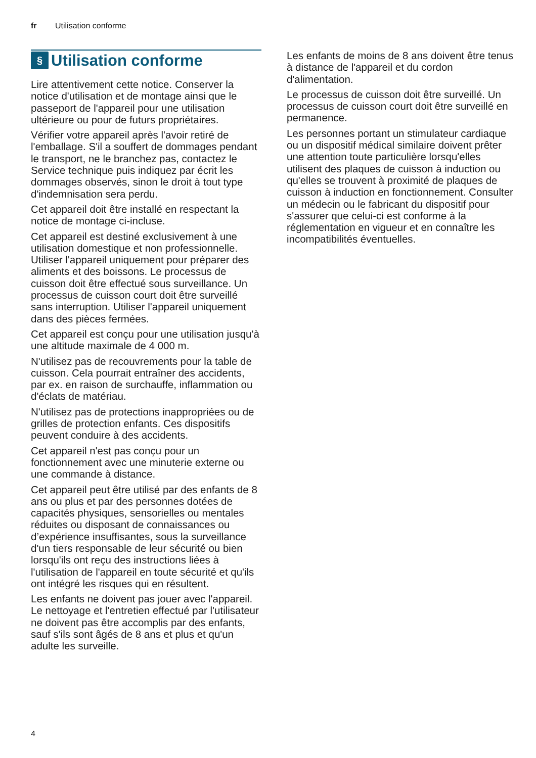fr Utilisation conforme
§ Utilisation conforme
Lire attentivement cette notice. Conserver la notice d'utilisation et de montage ainsi que le passeport de l'appareil pour une utilisation ultérieure ou pour de futurs propriétaires.
Vérifier votre appareil après l'avoir retiré de l'emballage. S'il a souffert de dommages pendant le transport, ne le branchez pas, contactez le Service technique puis indiquez par écrit les dommages observés, sinon le droit à tout type d'indemnisation sera perdu.
Cet appareil doit être installé en respectant la notice de montage ci-incluse.
Cet appareil est destiné exclusivement à une utilisation domestique et non professionnelle. Utiliser l'appareil uniquement pour préparer des aliments et des boissons. Le processus de cuisson doit être effectué sous surveillance. Un processus de cuisson court doit être surveillé sans interruption. Utiliser l'appareil uniquement dans des pièces fermées.
Cet appareil est conçu pour une utilisation jusqu'à une altitude maximale de 4 000 m.
N'utilisez pas de recouvrements pour la table de cuisson. Cela pourrait entraîner des accidents, par ex. en raison de surchauffe, inflammation ou d'éclats de matériau.
N'utilisez pas de protections inappropriées ou de grilles de protection enfants. Ces dispositifs peuvent conduire à des accidents.
Cet appareil n'est pas conçu pour un fonctionnement avec une minuterie externe ou une commande à distance.
Cet appareil peut être utilisé par des enfants de 8 ans ou plus et par des personnes dotées de capacités physiques, sensorielles ou mentales réduites ou disposant de connaissances ou d’expérience insuffisantes, sous la surveillance d'un tiers responsable de leur sécurité ou bien lorsqu'ils ont reçu des instructions liées à l'utilisation de l'appareil en toute sécurité et qu'ils ont intégré les risques qui en résultent.
Les enfants ne doivent pas jouer avec l'appareil. Le nettoyage et l'entretien effectué par l'utilisateur ne doivent pas être accomplis par des enfants, sauf s'ils sont âgés de 8 ans et plus et qu'un adulte les surveille.
Les enfants de moins de 8 ans doivent être tenus à distance de l'appareil et du cordon d'alimentation.
Le processus de cuisson doit être surveillé. Un processus de cuisson court doit être surveillé en permanence.
Les personnes portant un stimulateur cardiaque ou un dispositif médical similaire doivent prêter une attention toute particulière lorsqu'elles utilisent des plaques de cuisson à induction ou qu'elles se trouvent à proximité de plaques de cuisson à induction en fonctionnement. Consulter un médecin ou le fabricant du dispositif pour s'assurer que celui-ci est conforme à la réglementation en vigueur et en connaître les incompatibilités éventuelles.
4